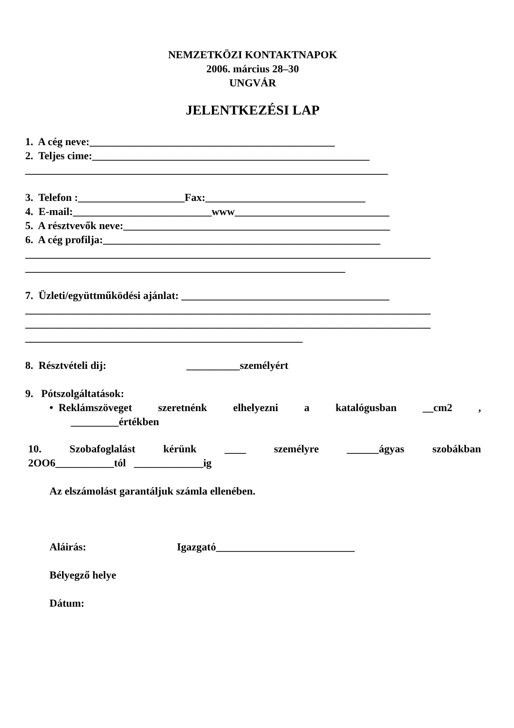NEMZETKÖZI KONTAKTNAPOK
2006. március 28–30
UNGVÁR
JELENTKEZÉSI LAP
1. A cég neve:______________________________________________
2. Teljes cime:____________________________________________________
____________________________________________________________________
3. Telefon :____________________Fax:______________________________
4. E-mail:__________________________www_____________________________
5. A résztvevők neve:__________________________________________________
6. A cég profilja:____________________________________________________
____________________________________________________________________________
____________________________________________________________
7. Üzleti/együttműködési ajánlat: _______________________________________
____________________________________________________________________________
____________________________________________________________________________
____________________________________________________
8. Résztvételi dij: __________személyért
9. Pótszolgáltatások:
• Reklámszöveget szeretnénk elhelyezni a katalógusban __cm2,
_________értékben
10. Szobafoglalást kérünk ____ személyre ______ágyas szobákban
2OO6___________tól _____________ig
Az elszámolást garantáljuk számla ellenében.
Aláirás: Igazgató__________________________
Bélyegző helye
Dátum: